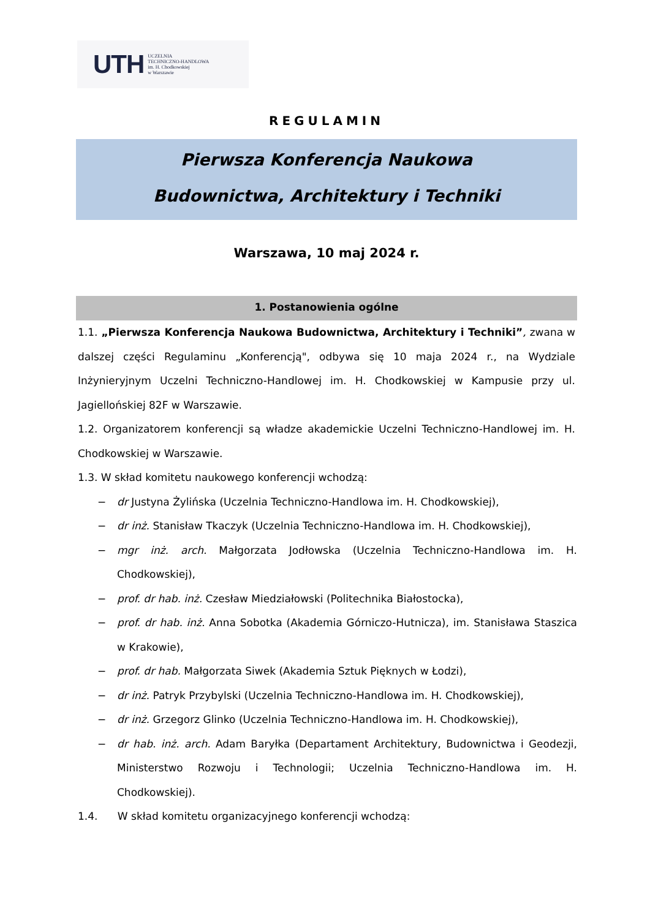UTH UCZELNIA
TECHNICZNO-HANDLOWA
im. H. Chodkowskiej
w Warszawie
REGULAMIN
Pierwsza Konferencja Naukowa
Budownictwa, Architektury i Techniki
Warszawa, 10 maj 2024 r.
1. Postanowienia ogólne
1.1. „Pierwsza Konferencja Naukowa Budownictwa, Architektury i Techniki”, zwana w dalszej części Regulaminu „Konferencją", odbywa się 10 maja 2024 r., na Wydziale Inżynieryjnym Uczelni Techniczno-Handlowej im. H. Chodkowskiej w Kampusie przy ul. Jagiellońskiej 82F w Warszawie.
1.2. Organizatorem konferencji są władze akademickie Uczelni Techniczno-Handlowej im. H. Chodkowskiej w Warszawie.
1.3. W skład komitetu naukowego konferencji wchodzą:
− dr Justyna Żylińska (Uczelnia Techniczno-Handlowa im. H. Chodkowskiej),
− dr inż. Stanisław Tkaczyk (Uczelnia Techniczno-Handlowa im. H. Chodkowskiej),
− mgr inż. arch. Małgorzata Jodłowska (Uczelnia Techniczno-Handlowa im. H. Chodkowskiej),
− prof. dr hab. inż. Czesław Miedziałowski (Politechnika Białostocka),
− prof. dr hab. inż. Anna Sobotka (Akademia Górniczo-Hutnicza), im. Stanisława Staszica w Krakowie),
− prof. dr hab. Małgorzata Siwek (Akademia Sztuk Pięknych w Łodzi),
− dr inż. Patryk Przybylski (Uczelnia Techniczno-Handlowa im. H. Chodkowskiej),
− dr inż. Grzegorz Glinko (Uczelnia Techniczno-Handlowa im. H. Chodkowskiej),
− dr hab. inż. arch. Adam Baryłka (Departament Architektury, Budownictwa i Geodezji, Ministerstwo Rozwoju i Technologii; Uczelnia Techniczno-Handlowa im. H. Chodkowskiej).
1.4. W skład komitetu organizacyjnego konferencji wchodzą: